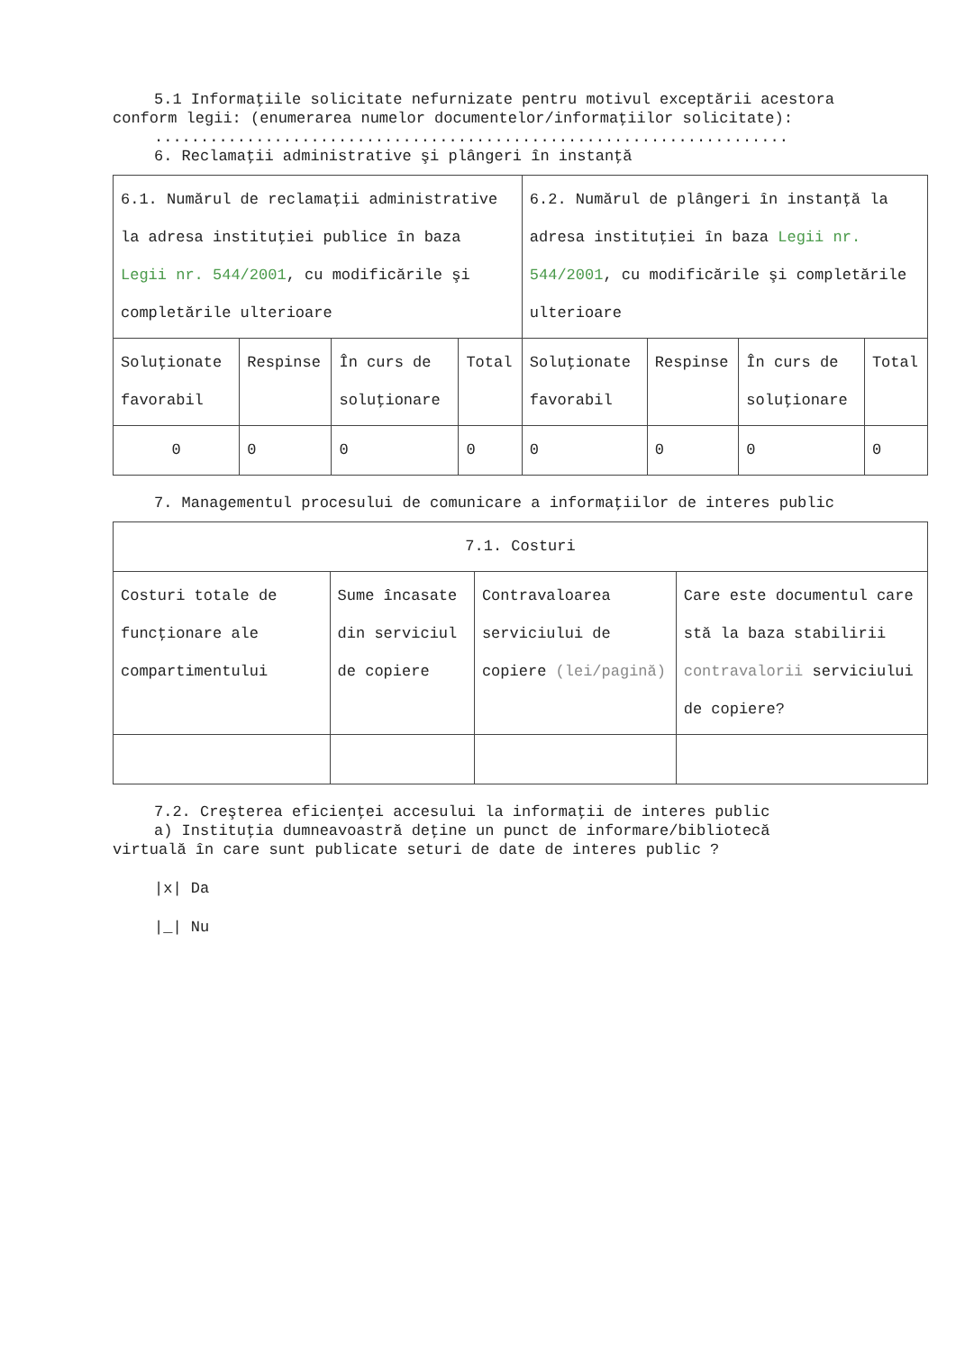5.1 Informaţiile solicitate nefurnizate pentru motivul exceptării acestora
conform legii: (enumerarea numelor documentelor/informaţiilor solicitate):
.....................................................................
6. Reclamaţii administrative şi plângeri în instanţă
| 6.1. Numărul de reclamaţii administrative la adresa instituţiei publice în baza Legii nr. 544/2001 , cu modificările şi completările ulterioare | | | | 6.2. Numărul de plângeri în instanţă la adresa instituţiei în baza Legii nr. 544/2001 , cu modificările şi completările ulterioare | | | |
| --- | --- | --- | --- | --- | --- | --- | --- |
| Soluţionate favorabil | Respinse | În curs de soluţionare | Total | Soluţionate favorabil | Respinse | În curs de soluţionare | Total |
| 0 | 0 | 0 | 0 | 0 | 0 | 0 | 0 |
7. Managementul procesului de comunicare a informaţiilor de interes public
| 7.1. Costuri | | | |
| --- | --- | --- | --- |
| Costuri totale de funcţionare ale compartimentului | Sume încasate din serviciul de copiere | Contravaloarea serviciului de copiere (lei/pagină) | Care este documentul care stă la baza stabilirii contravalorii serviciului de copiere? |
7.2. Creşterea eficienţei accesului la informaţii de interes public
a) Instituţia dumneavoastră deţine un punct de informare/bibliotecă
virtuală în care sunt publicate seturi de date de interes public ?
|x| Da
|_| Nu